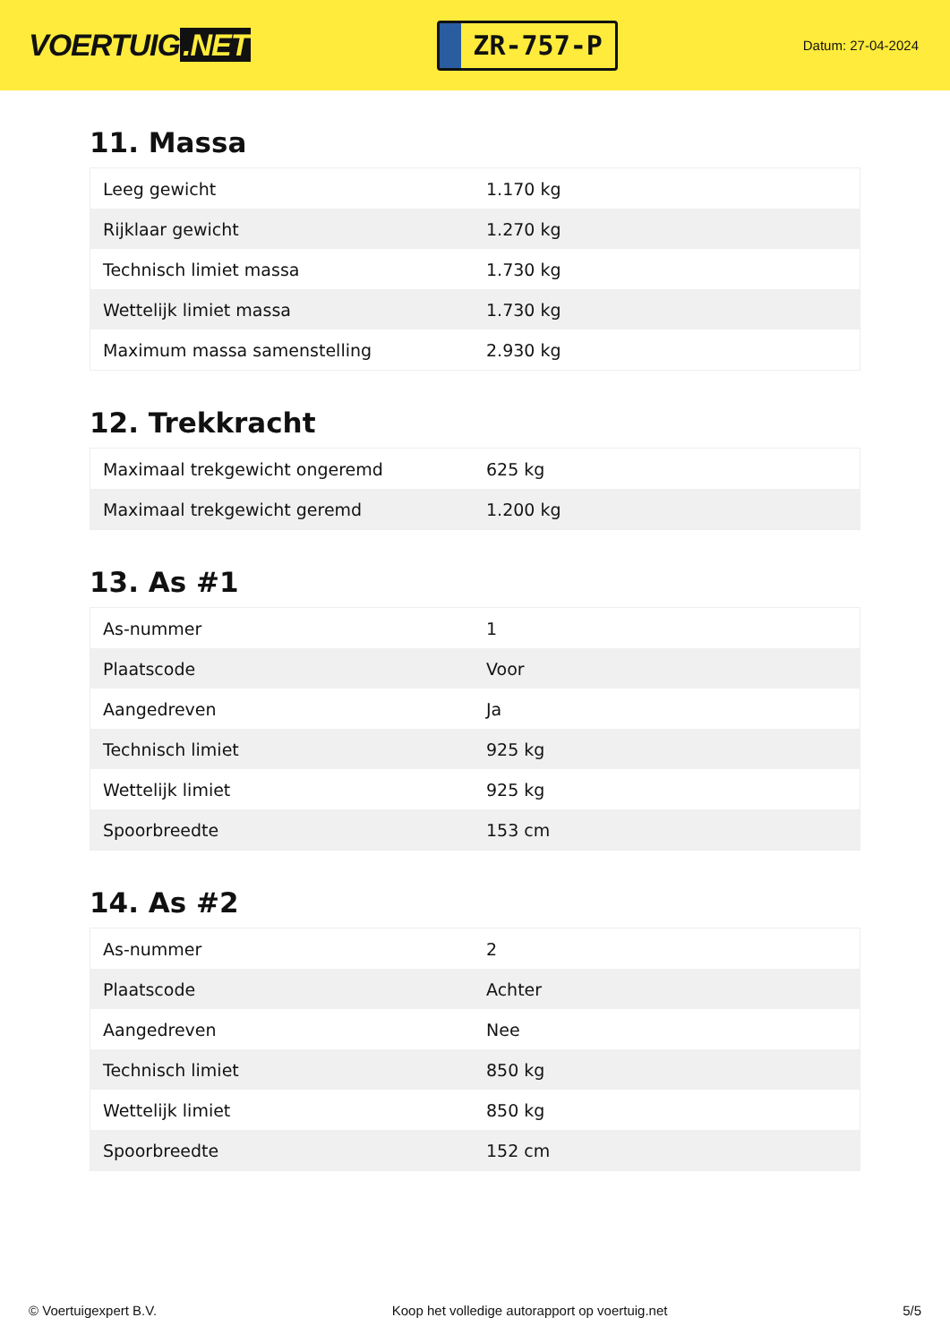VOERTUIG.NET
ZR-757-P
Datum: 27-04-2024
11. Massa
| Leeg gewicht | 1.170 kg |
| Rijklaar gewicht | 1.270 kg |
| Technisch limiet massa | 1.730 kg |
| Wettelijk limiet massa | 1.730 kg |
| Maximum massa samenstelling | 2.930 kg |
12. Trekkracht
| Maximaal trekgewicht ongeremd | 625 kg |
| Maximaal trekgewicht geremd | 1.200 kg |
13. As #1
| As-nummer | 1 |
| Plaatscode | Voor |
| Aangedreven | Ja |
| Technisch limiet | 925 kg |
| Wettelijk limiet | 925 kg |
| Spoorbreedte | 153 cm |
14. As #2
| As-nummer | 2 |
| Plaatscode | Achter |
| Aangedreven | Nee |
| Technisch limiet | 850 kg |
| Wettelijk limiet | 850 kg |
| Spoorbreedte | 152 cm |
© Voertuigexpert B.V. Koop het volledige autorapport op voertuig.net 5/5